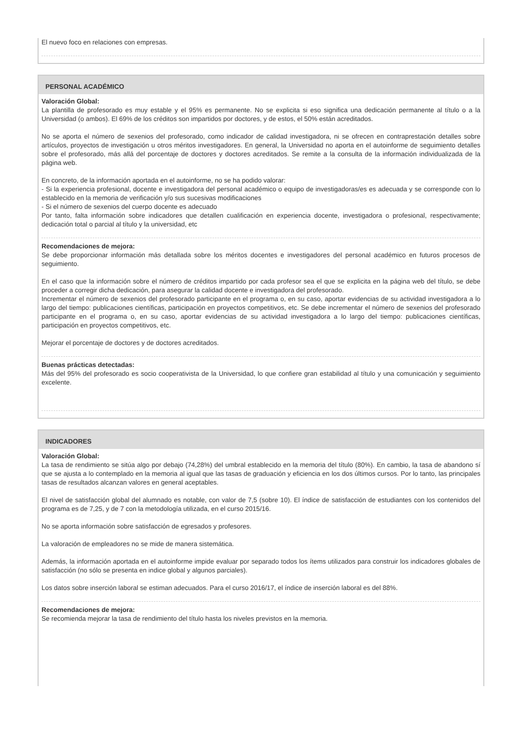El nuevo foco en relaciones con empresas.
PERSONAL ACADÉMICO
Valoración Global:
La plantilla de profesorado es muy estable y el 95% es permanente. No se explicita si eso significa una dedicación permanente al título o a la Universidad (o ambos). El 69% de los créditos son impartidos por doctores, y de estos, el 50% están acreditados.
No se aporta el número de sexenios del profesorado, como indicador de calidad investigadora, ni se ofrecen en contraprestación detalles sobre artículos, proyectos de investigación u otros méritos investigadores. En general, la Universidad no aporta en el autoinforme de seguimiento detalles sobre el profesorado, más allá del porcentaje de doctores y doctores acreditados. Se remite a la consulta de la información individualizada de la página web.
En concreto, de la información aportada en el autoinforme, no se ha podido valorar:
- Si la experiencia profesional, docente e investigadora del personal académico o equipo de investigadoras/es es adecuada y se corresponde con lo establecido en la memoria de verificación y/o sus sucesivas modificaciones
- Si el número de sexenios del cuerpo docente es adecuado
Por tanto, falta información sobre indicadores que detallen cualificación en experiencia docente, investigadora o profesional, respectivamente; dedicación total o parcial al título y la universidad, etc
Recomendaciones de mejora:
Se debe proporcionar información más detallada sobre los méritos docentes e investigadores del personal académico en futuros procesos de seguimiento.
En el caso que la información sobre el número de créditos impartido por cada profesor sea el que se explicita en la página web del título, se debe proceder a corregir dicha dedicación, para asegurar la calidad docente e investigadora del profesorado.
Incrementar el número de sexenios del profesorado participante en el programa o, en su caso, aportar evidencias de su actividad investigadora a lo largo del tiempo: publicaciones científicas, participación en proyectos competitivos, etc. Se debe incrementar el número de sexenios del profesorado participante en el programa o, en su caso, aportar evidencias de su actividad investigadora a lo largo del tiempo: publicaciones científicas, participación en proyectos competitivos, etc.
Mejorar el porcentaje de doctores y de doctores acreditados.
Buenas prácticas detectadas:
Más del 95% del profesorado es socio cooperativista de la Universidad, lo que confiere gran estabilidad al título y una comunicación y seguimiento excelente.
INDICADORES
Valoración Global:
La tasa de rendimiento se sitúa algo por debajo (74,28%) del umbral establecido en la memoria del título (80%). En cambio, la tasa de abandono sí que se ajusta a lo contemplado en la memoria al igual que las tasas de graduación y eficiencia en los dos últimos cursos. Por lo tanto, las principales tasas de resultados alcanzan valores en general aceptables.
El nivel de satisfacción global del alumnado es notable, con valor de 7,5 (sobre 10). El índice de satisfacción de estudiantes con los contenidos del programa es de 7,25, y de 7 con la metodología utilizada, en el curso 2015/16.
No se aporta información sobre satisfacción de egresados y profesores.
La valoración de empleadores no se mide de manera sistemática.
Además, la información aportada en el autoinforme impide evaluar por separado todos los ítems utilizados para construir los indicadores globales de satisfacción (no sólo se presenta en indice global y algunos parciales).
Los datos sobre inserción laboral se estiman adecuados. Para el curso 2016/17, el índice de inserción laboral es del 88%.
Recomendaciones de mejora:
Se recomienda mejorar la tasa de rendimiento del título hasta los niveles previstos en la memoria.